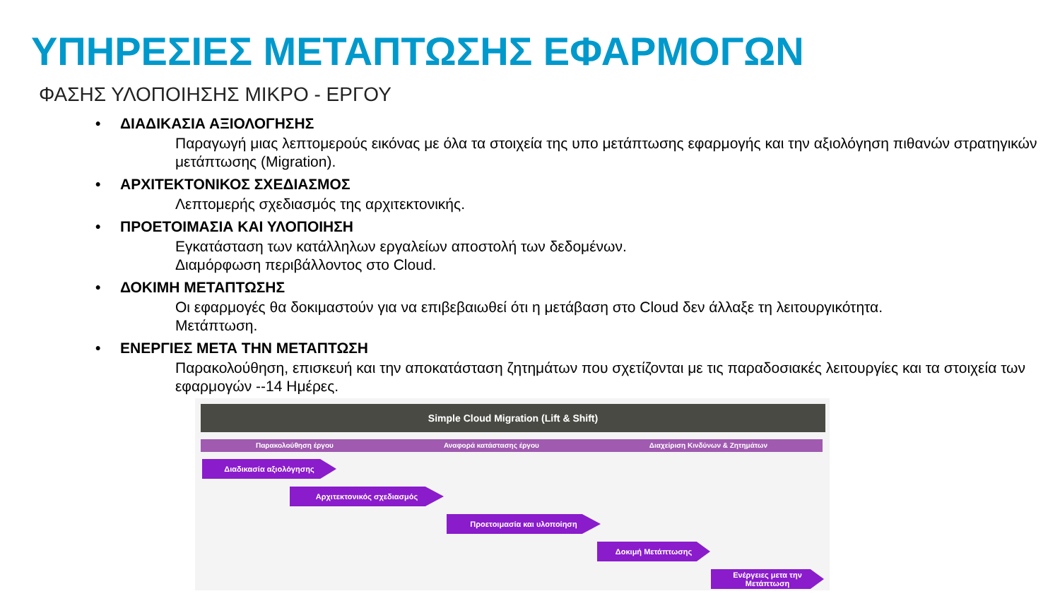ΥΠΗΡΕΣΙΕΣ ΜΕΤΑΠΤΩΣΗΣ ΕΦΑΡΜΟΓΩΝ
ΦΑΣΗΣ ΥΛΟΠΟΙΗΣΗΣ ΜΙΚΡΟ - ΕΡΓΟΥ
• ΔΙΑΔΙΚΑΣΙΑ ΑΞΙΟΛΟΓΗΣΗΣ
Παραγωγή μιας λεπτομερούς εικόνας με όλα τα στοιχεία της υπο μετάπτωσης εφαρμογής και την αξιολόγηση πιθανών στρατηγικών μετάπτωσης (Migration).
• ΑΡΧΙΤΕΚΤΟΝΙΚΟΣ ΣΧΕΔΙΑΣΜΟΣ
Λεπτομερής σχεδιασμός της αρχιτεκτονικής.
• ΠΡΟΕΤΟΙΜΑΣΙΑ ΚΑΙ ΥΛΟΠΟΙΗΣΗ
Εγκατάσταση των κατάλληλων εργαλείων αποστολή των δεδομένων.
Διαμόρφωση περιβάλλοντος στο Cloud.
• ΔΟΚΙΜΗ ΜΕΤΑΠΤΩΣΗΣ
Οι εφαρμογές θα δοκιμαστούν για να επιβεβαιωθεί ότι η μετάβαση στο Cloud δεν άλλαξε τη λειτουργικότητα.
Μετάπτωση.
• ΕΝΕΡΓΙΕΣ ΜΕΤΑ ΤΗΝ ΜΕΤΑΠΤΩΣΗ
Παρακολούθηση, επισκευή και την αποκατάσταση ζητημάτων που σχετίζονται με τις παραδοσιακές λειτουργίες και τα στοιχεία των εφαρμογών --14 Ημέρες.
Simple Cloud Migration (Lift & Shift)
Παρακολούθηση έργου Αναφορά κατάστασης έργου Διαχείριση Κινδύνων & Ζητημάτων
Διαδικασία αξιολόγησης
Αρχιτεκτονικός σχεδιασμός
Προετοιμασία και υλοποίηση
Δοκιμή Μετάπτωσης
Ενέργειες μετα την
Μετάπτωση